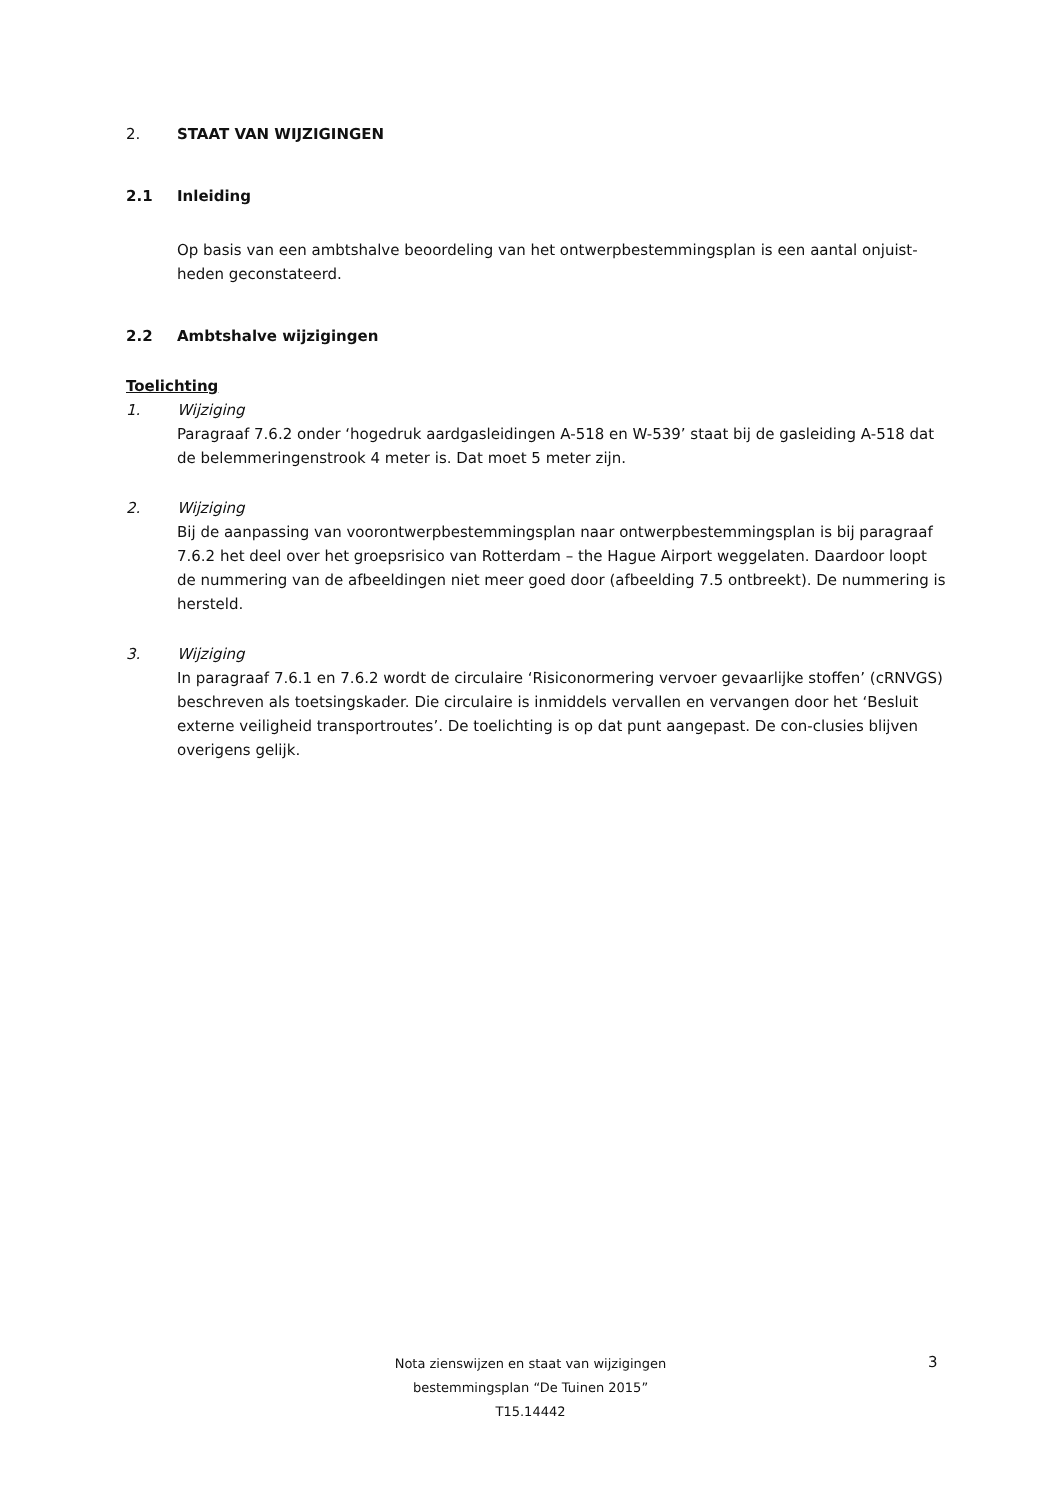2. STAAT VAN WIJZIGINGEN
2.1 Inleiding
Op basis van een ambtshalve beoordeling van het ontwerpbestemmingsplan is een aantal onjuist-heden geconstateerd.
2.2 Ambtshalve wijzigingen
Toelichting
1. Wijziging
Paragraaf 7.6.2 onder ‘hogedruk aardgasleidingen A-518 en W-539’ staat bij de gasleiding A-518 dat de belemmeringenstrook 4 meter is. Dat moet 5 meter zijn.
2. Wijziging
Bij de aanpassing van voorontwerpbestemmingsplan naar ontwerpbestemmingsplan is bij paragraaf 7.6.2 het deel over het groepsrisico van Rotterdam – the Hague Airport weggelaten. Daardoor loopt de nummering van de afbeeldingen niet meer goed door (afbeelding 7.5 ontbreekt). De nummering is hersteld.
3. Wijziging
In paragraaf 7.6.1 en 7.6.2 wordt de circulaire ‘Risiconormering vervoer gevaarlijke stoffen’ (cRNVGS) beschreven als toetsingskader. Die circulaire is inmiddels vervallen en vervangen door het ‘Besluit externe veiligheid transportroutes’. De toelichting is op dat punt aangepast. De con-clusies blijven overigens gelijk.
3
Nota zienswijzen en staat van wijzigingen
bestemmingsplan “De Tuinen 2015”
T15.14442